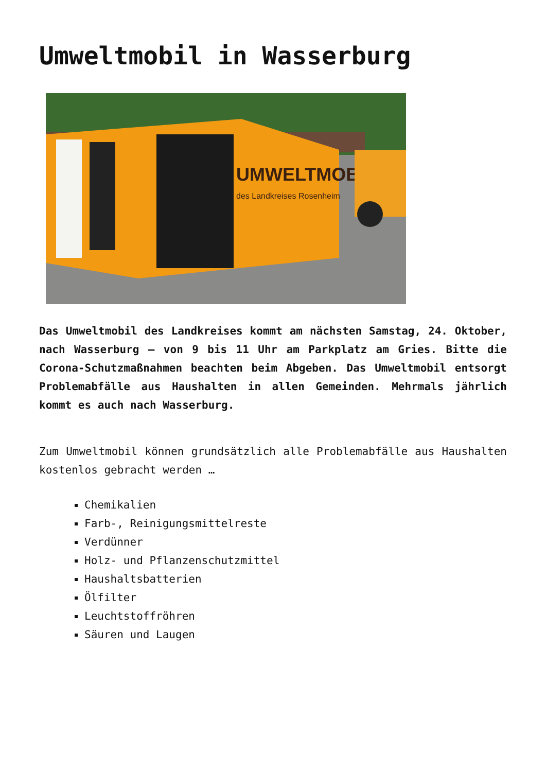Umweltmobil in Wasserburg
UMWELTMOBIL
des Landkreises Rosenheim
Das Umweltmobil des Landkreises kommt am nächsten Samstag, 24. Oktober, nach Wasserburg – von 9 bis 11 Uhr am Parkplatz am Gries. Bitte die Corona-Schutzmaßnahmen beachten beim Abgeben. Das Umweltmobil entsorgt Problemabfälle aus Haushalten in allen Gemeinden. Mehrmals jährlich kommt es auch nach Wasserburg.
Zum Umweltmobil können grundsätzlich alle Problemabfälle aus Haushalten kostenlos gebracht werden …
Chemikalien
Farb-, Reinigungsmittelreste
Verdünner
Holz- und Pflanzenschutzmittel
Haushaltsbatterien
Ölfilter
Leuchtstoffröhren
Säuren und Laugen